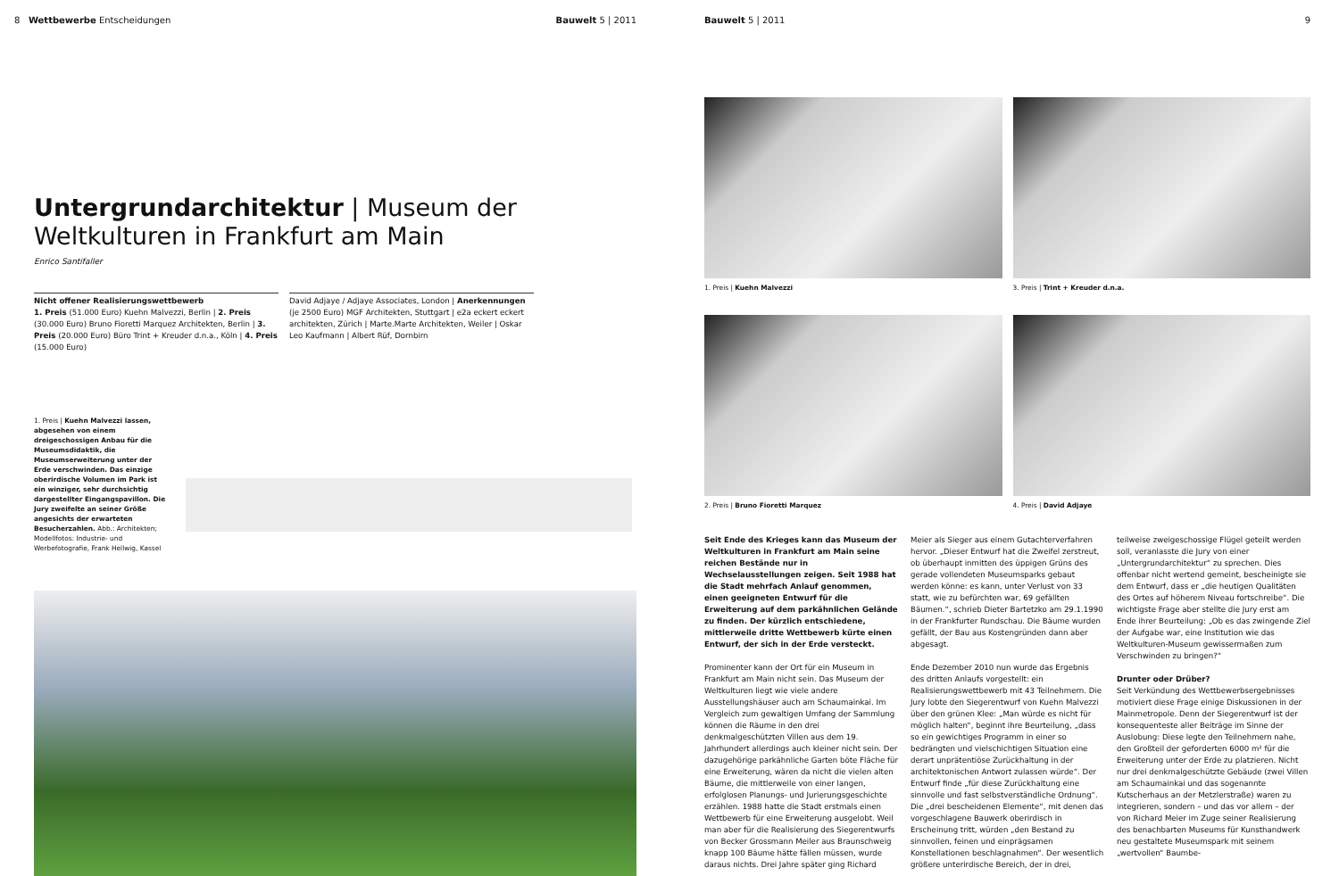8 Wettbewerbe Entscheidungen Bauwelt 5 | 2011
Untergrundarchitektur | Museum der Weltkulturen in Frankfurt am Main
Enrico Santifaller
Nicht offener Realisierungswettbewerb
1. Preis (51.000 Euro) Kuehn Malvezzi, Berlin | 2. Preis (30.000 Euro) Bruno Fioretti Marquez Architekten, Berlin | 3. Preis (20.000 Euro) Büro Trint + Kreuder d.n.a., Köln | 4. Preis (15.000 Euro)
David Adjaye / Adjaye Associates, London | Anerkennungen (je 2500 Euro) MGF Architekten, Stuttgart | e2a eckert eckert architekten, Zürich | Marte.Marte Architekten, Weiler | Oskar Leo Kaufmann | Albert Rüf, Dornbirn
1. Preis | Kuehn Malvezzi lassen, abgesehen von einem dreigeschossigen Anbau für die Museumsdidaktik, die Museumserweiterung unter der Erde verschwinden. Das einzige oberirdische Volumen im Park ist ein winziger, sehr durchsichtig dargestellter Eingangspavillon. Die Jury zweifelte an seiner Größe angesichts der erwarteten Besucherzahlen. Abb.: Architekten; Modellfotos: Industrie- und Werbefotografie, Frank Hellwig, Kassel
Bauwelt 5 | 2011 9
1. Preis | Kuehn Malvezzi
3. Preis | Trint + Kreuder d.n.a.
2. Preis | Bruno Fioretti Marquez
4. Preis | David Adjaye
Seit Ende des Krieges kann das Museum der Weltkulturen in Frankfurt am Main seine reichen Bestände nur in Wechselausstellungen zeigen. Seit 1988 hat die Stadt mehrfach Anlauf genommen, einen geeigneten Entwurf für die Erweiterung auf dem parkähnlichen Gelände zu finden. Der kürzlich entschiedene, mittlerweile dritte Wettbewerb kürte einen Entwurf, der sich in der Erde versteckt.
Prominenter kann der Ort für ein Museum in Frankfurt am Main nicht sein. Das Museum der Weltkulturen liegt wie viele andere Ausstellungshäuser auch am Schaumainkai. Im Vergleich zum gewaltigen Umfang der Sammlung können die Räume in den drei denkmalgeschützten Villen aus dem 19. Jahrhundert allerdings auch kleiner nicht sein. Der dazugehörige parkähnliche Garten böte Fläche für eine Erweiterung, wären da nicht die vielen alten Bäume, die mittlerweile von einer langen, erfolglosen Planungs- und Jurierungsgeschichte erzählen. 1988 hatte die Stadt erstmals einen Wettbewerb für eine Erweiterung ausgelobt. Weil man aber für die Realisierung des Siegerentwurfs von Becker Grossmann Meiler aus Braunschweig knapp 100 Bäume hätte fällen müssen, wurde daraus nichts. Drei Jahre später ging Richard Meier als Sieger aus einem Gutachterverfahren hervor. „Dieser Entwurf hat die Zweifel zerstreut, ob überhaupt inmitten des üppigen Grüns des gerade vollendeten Museumsparks gebaut werden könne: es kann, unter Verlust von 33 statt, wie zu befürchten war, 69 gefällten Bäumen.“, schrieb Dieter Bartetzko am 29.1.1990 in der Frankfurter Rundschau. Die Bäume wurden gefällt, der Bau aus Kostengründen dann aber abgesagt.
Ende Dezember 2010 nun wurde das Ergebnis des dritten Anlaufs vorgestellt: ein Realisierungswettbewerb mit 43 Teilnehmern. Die Jury lobte den Siegerentwurf von Kuehn Malvezzi über den grünen Klee: „Man würde es nicht für möglich halten“, beginnt ihre Beurteilung, „dass so ein gewichtiges Programm in einer so bedrängten und vielschichtigen Situation eine derart unprätentiöse Zurückhaltung in der architektonischen Antwort zulassen würde“. Der Entwurf finde „für diese Zurückhaltung eine sinnvolle und fast selbstverständliche Ordnung“. Die „drei bescheidenen Elemente“, mit denen das vorgeschlagene Bauwerk oberirdisch in Erscheinung tritt, würden „den Bestand zu sinnvollen, feinen und einprägsamen Konstellationen beschlagnahmen“. Der wesentlich größere unterirdische Bereich, der in drei, teilweise zweigeschossige Flügel geteilt werden soll, veranlasste die Jury von einer „Untergrundarchitektur“ zu sprechen. Dies offenbar nicht wertend gemeint, bescheinigte sie dem Entwurf, dass er „die heutigen Qualitäten des Ortes auf höherem Niveau fortschreibe“. Die wichtigste Frage aber stellte die Jury erst am Ende ihrer Beurteilung: „Ob es das zwingende Ziel der Aufgabe war, eine Institution wie das Weltkulturen-Museum gewissermaßen zum Verschwinden zu bringen?“
Drunter oder Drüber?
Seit Verkündung des Wettbewerbsergebnisses motiviert diese Frage einige Diskussionen in der Mainmetropole. Denn der Siegerentwurf ist der konsequenteste aller Beiträge im Sinne der Auslobung: Diese legte den Teilnehmern nahe, den Großteil der geforderten 6000 m² für die Erweiterung unter der Erde zu platzieren. Nicht nur drei denkmalgeschützte Gebäude (zwei Villen am Schaumainkai und das sogenannte Kutscherhaus an der Metzlerstraße) waren zu integrieren, sondern – und das vor allem – der von Richard Meier im Zuge seiner Realisierung des benachbarten Museums für Kunsthandwerk neu gestaltete Museumspark mit seinem „wertvollen“ Baumbe-